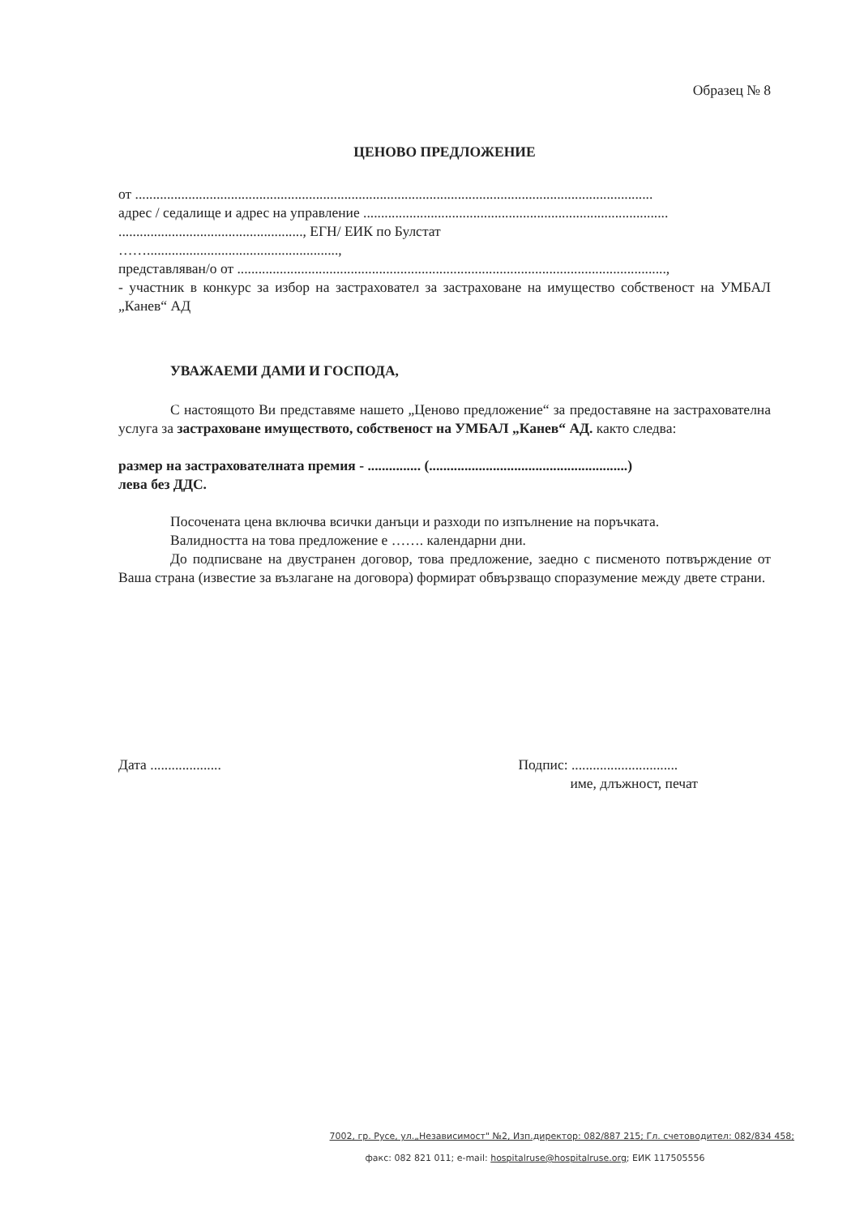Образец № 8
ЦЕНОВО ПРЕДЛОЖЕНИЕ
от ..................................................................................................................................................
адрес / седалище и адрес на управление ......................................................................................
...................................................., ЕГН/ ЕИК по Булстат
……......................................................,
представляван/о от .........................................................................................................................,
- участник в конкурс за избор на застраховател за застраховане на имущество собственост на УМБАЛ „Канев“ АД
УВАЖАЕМИ ДАМИ И ГОСПОДА,
С настоящото Ви представяме нашето „Ценово предложение“ за предоставяне на застрахователна услуга за застраховане имуществото, собственост на УМБАЛ „Канев“ АД. както следва:
размер на застрахователната премия - ............... (........................................................)
лева без ДДС.
Посочената цена включва всички данъци и разходи по изпълнение на поръчката.
Валидността на това предложение е ……. календарни дни.
До подписване на двустранен договор, това предложение, заедно с писменото потвърждение от Ваша страна (известие за възлагане на договора) формират обвързващо споразумение между двете страни.
Дата .................... Подпис: ..............................
име, длъжност, печат
7002, гр. Русе, ул.„Независимост" №2, Изп.директор: 082/887 215; Гл. счетоводител: 082/834 458;
факс: 082 821 011; e-mail: hospitalruse@hospitalruse.org; ЕИК 117505556